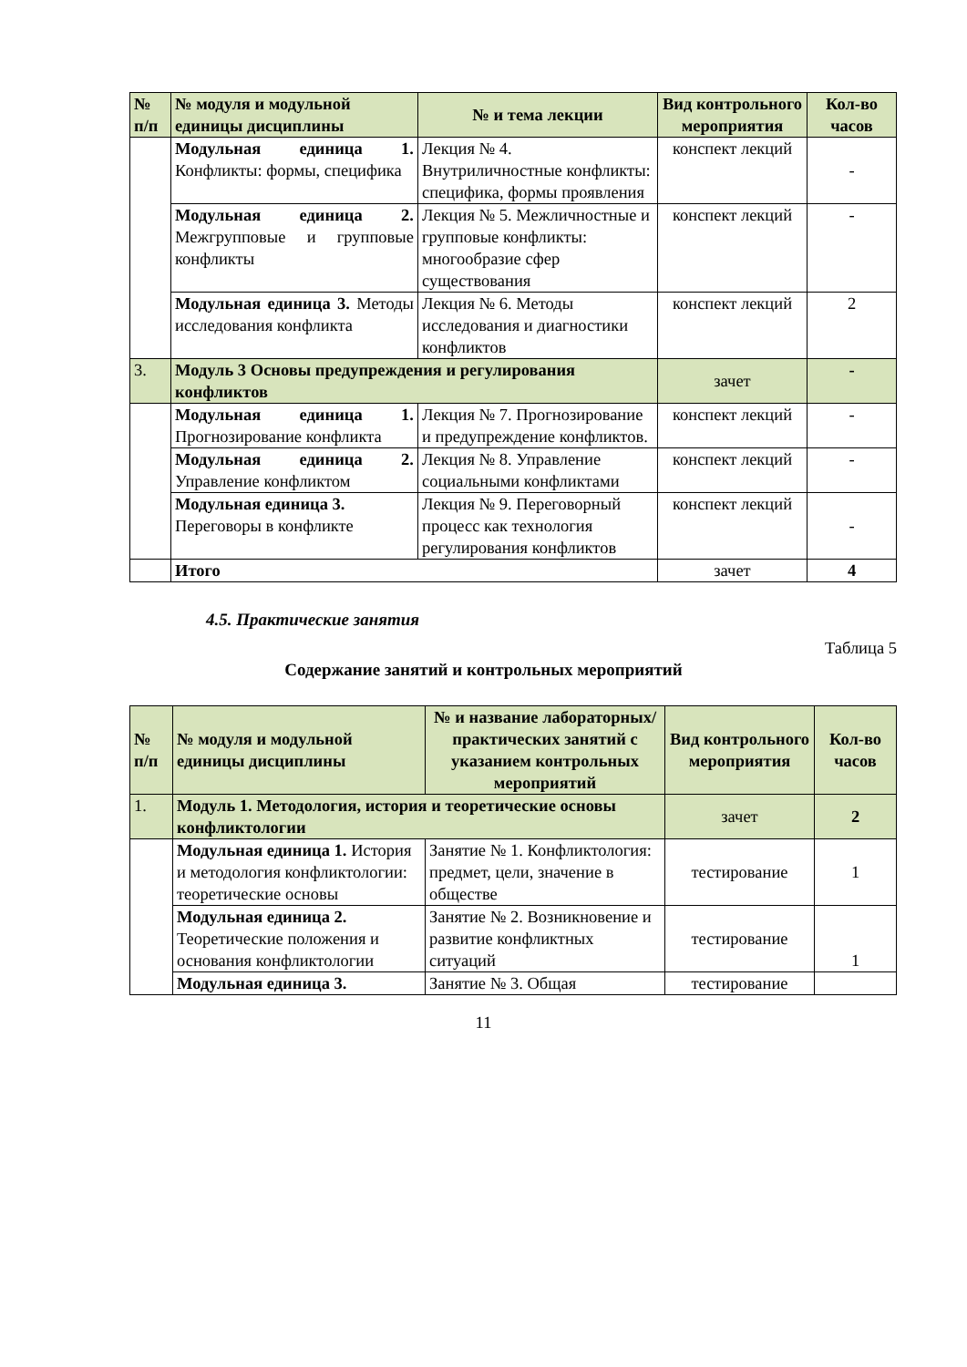| № п/п | № модуля и модульной единицы дисциплины | № и тема лекции | Вид контрольного мероприятия | Кол-во часов |
| --- | --- | --- | --- | --- |
| | Модульная единица 1. Конфликты: формы, специфика | Лекция № 4. Внутриличностные конфликты: специфика, формы проявления | конспект лекций | - |
| | Модульная единица 2. Межгрупповые и групповые конфликты | Лекция № 5. Межличностные и групповые конфликты: многообразие сфер существования | конспект лекций | - |
| | Модульная единица 3. Методы исследования конфликта | Лекция № 6. Методы исследования и диагностики конфликтов | конспект лекций | 2 |
| 3. | Модуль 3 Основы предупреждения и регулирования конфликтов | | зачет | - |
| | Модульная единица 1. Прогнозирование конфликта | Лекция № 7. Прогнозирование и предупреждение конфликтов. | конспект лекций | - |
| | Модульная единица 2. Управление конфликтом | Лекция № 8. Управление социальными конфликтами | конспект лекций | - |
| | Модульная единица 3. Переговоры в конфликте | Лекция № 9. Переговорный процесс как технология регулирования конфликтов | конспект лекций | - |
| | Итого | | зачет | 4 |
4.5. Практические занятия
Таблица 5
Содержание занятий и контрольных мероприятий
| № п/п | № модуля и модульной единицы дисциплины | № и название лабораторных/ практических занятий с указанием контрольных мероприятий | Вид контрольного мероприятия | Кол-во часов |
| --- | --- | --- | --- | --- |
| 1. | Модуль 1. Методология, история и теоретические основы конфликтологии | | зачет | 2 |
| | Модульная единица 1. История и методология конфликтологии: теоретические основы | Занятие № 1. Конфликтология: предмет, цели, значение в обществе | тестирование | 1 |
| | Модульная единица 2. Теоретические положения и основания конфликтологии | Занятие № 2. Возникновение и развитие конфликтных ситуаций | тестирование | 1 |
| | Модульная единица 3. | Занятие № 3. Общая | тестирование | |
11